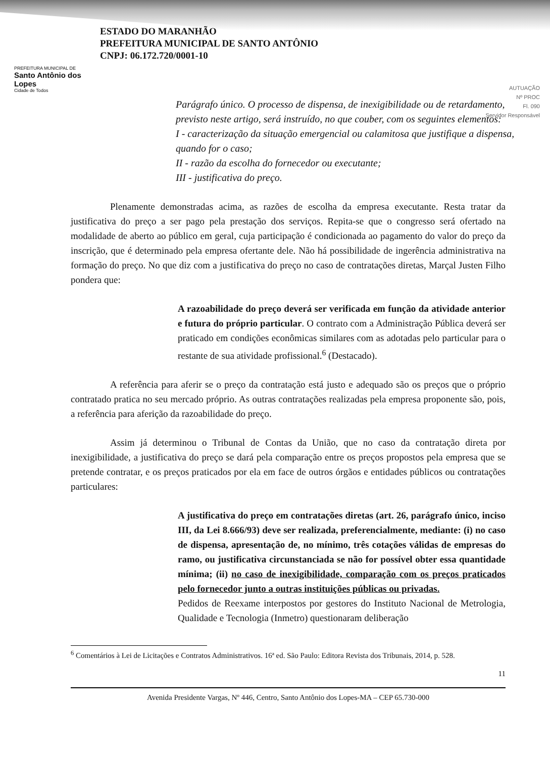PREFEITURA MUNICIPAL DE
Santo Antônio dos Lopes
Cidade de Todos
ESTADO DO MARANHÃO
PREFEITURA MUNICIPAL DE SANTO ANTÔNIO
CNPJ: 06.172.720/0001-10
AUTUAÇÃO
Nº PROC
Fl. 090
Servidor Responsável
Parágrafo único. O processo de dispensa, de inexigibilidade ou de retardamento, previsto neste artigo, será instruído, no que couber, com os seguintes elementos:
I - caracterização da situação emergencial ou calamitosa que justifique a dispensa, quando for o caso;
II - razão da escolha do fornecedor ou executante;
III - justificativa do preço.
Plenamente demonstradas acima, as razões de escolha da empresa executante. Resta tratar da justificativa do preço a ser pago pela prestação dos serviços. Repita-se que o congresso será ofertado na modalidade de aberto ao público em geral, cuja participação é condicionada ao pagamento do valor do preço da inscrição, que é determinado pela empresa ofertante dele. Não há possibilidade de ingerência administrativa na formação do preço. No que diz com a justificativa do preço no caso de contratações diretas, Marçal Justen Filho pondera que:
A razoabilidade do preço deverá ser verificada em função da atividade anterior e futura do próprio particular. O contrato com a Administração Pública deverá ser praticado em condições econômicas similares com as adotadas pelo particular para o restante de sua atividade profissional.<sup>6</sup> (Destacado).
A referência para aferir se o preço da contratação está justo e adequado são os preços que o próprio contratado pratica no seu mercado próprio. As outras contratações realizadas pela empresa proponente são, pois, a referência para aferição da razoabilidade do preço.
Assim já determinou o Tribunal de Contas da União, que no caso da contratação direta por inexigibilidade, a justificativa do preço se dará pela comparação entre os preços propostos pela empresa que se pretende contratar, e os preços praticados por ela em face de outros órgãos e entidades públicos ou contratações particulares:
A justificativa do preço em contratações diretas (art. 26, parágrafo único, inciso III, da Lei 8.666/93) deve ser realizada, preferencialmente, mediante: (i) no caso de dispensa, apresentação de, no mínimo, três cotações válidas de empresas do ramo, ou justificativa circunstanciada se não for possível obter essa quantidade mínima; (ii) no caso de inexigibilidade, comparação com os preços praticados pelo fornecedor junto a outras instituições públicas ou privadas.
Pedidos de Reexame interpostos por gestores do Instituto Nacional de Metrologia, Qualidade e Tecnologia (Inmetro) questionaram deliberação
<sup>6</sup> Comentários à Lei de Licitações e Contratos Administrativos. 16ª ed. São Paulo: Editora Revista dos Tribunais, 2014, p. 528.
11
Avenida Presidente Vargas, Nº 446, Centro, Santo Antônio dos Lopes-MA – CEP 65.730-000